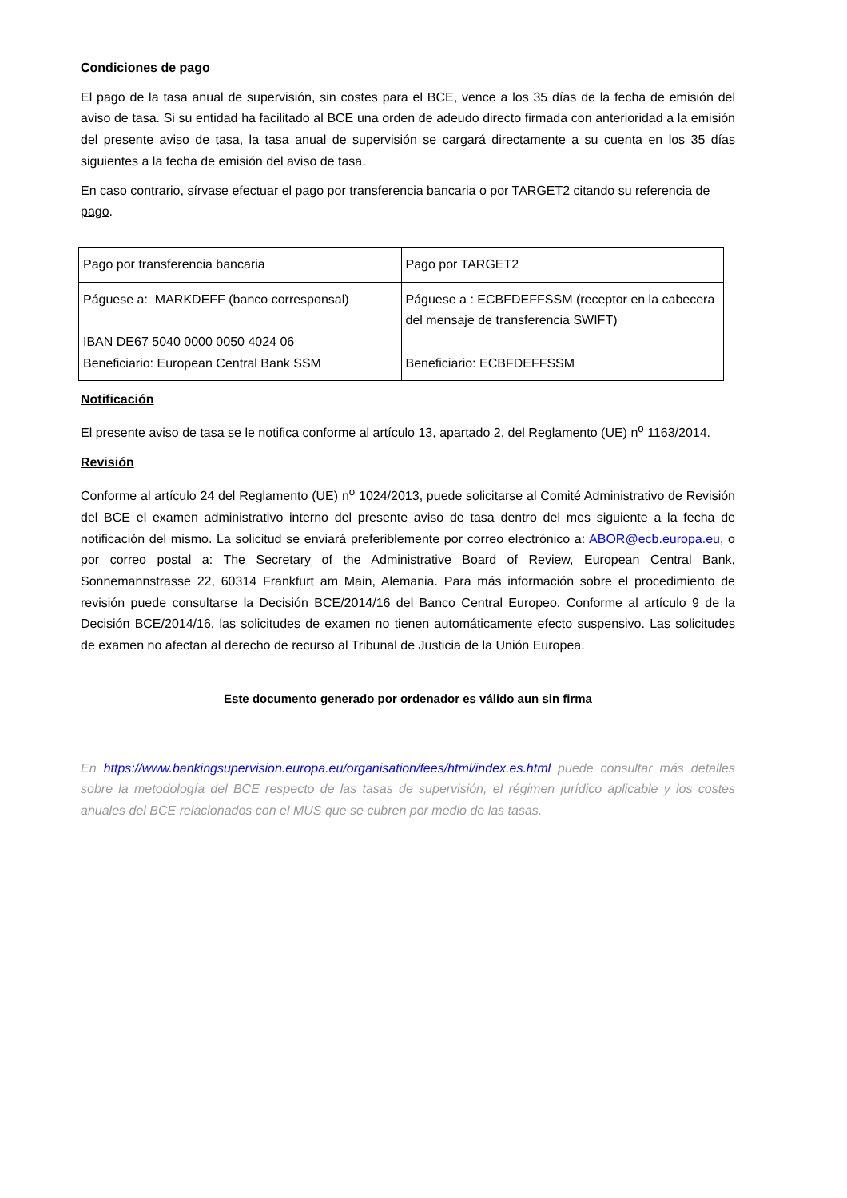Condiciones de pago
El pago de la tasa anual de supervisión, sin costes para el BCE, vence a los 35 días de la fecha de emisión del aviso de tasa. Si su entidad ha facilitado al BCE una orden de adeudo directo firmada con anterioridad a la emisión del presente aviso de tasa, la tasa anual de supervisión se cargará directamente a su cuenta en los 35 días siguientes a la fecha de emisión del aviso de tasa.
En caso contrario, sírvase efectuar el pago por transferencia bancaria o por TARGET2 citando su referencia de pago.
| Pago por transferencia bancaria | Pago por TARGET2 |
| Páguese a: MARKDEFF (banco corresponsal) IBAN DE67 5040 0000 0050 4024 06 Beneficiario: European Central Bank SSM | Páguese a : ECBFDEFFSSM (receptor en la cabecera del mensaje de transferencia SWIFT) Beneficiario: ECBFDEFFSSM |
Notificación
El presente aviso de tasa se le notifica conforme al artículo 13, apartado 2, del Reglamento (UE) n<sup>o</sup> 1163/2014.
Revisión
Conforme al artículo 24 del Reglamento (UE) n<sup>o</sup> 1024/2013, puede solicitarse al Comité Administrativo de Revisión del BCE el examen administrativo interno del presente aviso de tasa dentro del mes siguiente a la fecha de notificación del mismo. La solicitud se enviará preferiblemente por correo electrónico a: ABOR@ecb.europa.eu, o por correo postal a: The Secretary of the Administrative Board of Review, European Central Bank, Sonnemannstrasse 22, 60314 Frankfurt am Main, Alemania. Para más información sobre el procedimiento de revisión puede consultarse la Decisión BCE/2014/16 del Banco Central Europeo. Conforme al artículo 9 de la Decisión BCE/2014/16, las solicitudes de examen no tienen automáticamente efecto suspensivo. Las solicitudes de examen no afectan al derecho de recurso al Tribunal de Justicia de la Unión Europea.
Este documento generado por ordenador es válido aun sin firma
En https://www.bankingsupervision.europa.eu/organisation/fees/html/index.es.html puede consultar más detalles sobre la metodología del BCE respecto de las tasas de supervisión, el régimen jurídico aplicable y los costes anuales del BCE relacionados con el MUS que se cubren por medio de las tasas.